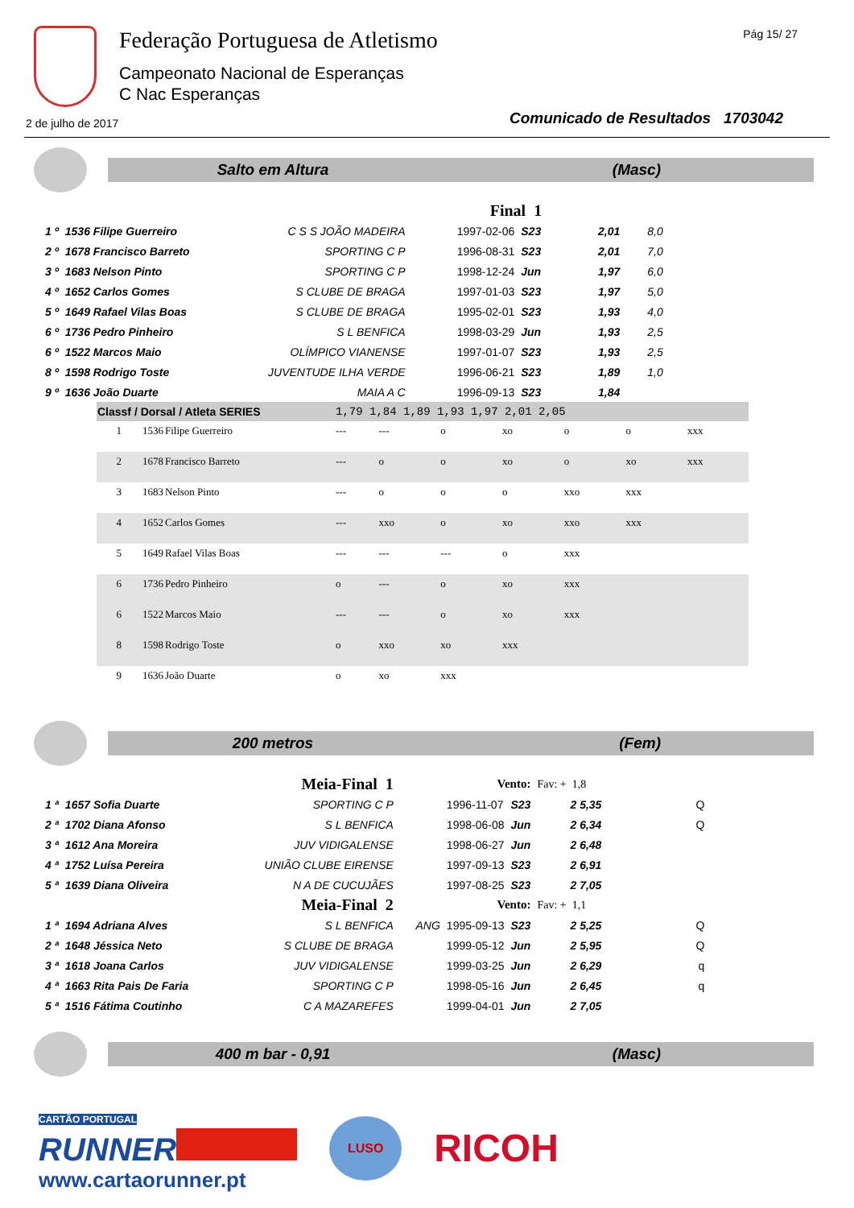Federação Portuguesa de Atletismo
Campeonato Nacional de Esperanças
C Nac Esperanças
Pág 15/ 27
2 de julho de 2017
Comunicado de Resultados 1703042
Salto em Altura (Masc)
| | | | Final 1 | | | |
| 1 º | 1536 Filipe Guerreiro | C S S JOÃO MADEIRA | 1997-02-06 | S23 | 2,01 | 8,0 |
| 2 º | 1678 Francisco Barreto | SPORTING C P | 1996-08-31 | S23 | 2,01 | 7,0 |
| 3 º | 1683 Nelson Pinto | SPORTING C P | 1998-12-24 | Jun | 1,97 | 6,0 |
| 4 º | 1652 Carlos Gomes | S CLUBE DE BRAGA | 1997-01-03 | S23 | 1,97 | 5,0 |
| 5 º | 1649 Rafael Vilas Boas | S CLUBE DE BRAGA | 1995-02-01 | S23 | 1,93 | 4,0 |
| 6 º | 1736 Pedro Pinheiro | S L BENFICA | 1998-03-29 | Jun | 1,93 | 2,5 |
| 6 º | 1522 Marcos Maio | OLÍMPICO VIANENSE | 1997-01-07 | S23 | 1,93 | 2,5 |
| 8 º | 1598 Rodrigo Toste | JUVENTUDE ILHA VERDE | 1996-06-21 | S23 | 1,89 | 1,0 |
| 9 º | 1636 João Duarte | MAIA A C | 1996-09-13 | S23 | 1,84 | |
| Classf / Dorsal / Atleta SERIES | | | 1,79 1,84 1,89 1,93 1,97 2,01 2,05 | | | | | | |
| --- | --- | --- | --- | --- | --- | --- | --- | --- | --- |
| 1 | 1536 | Filipe Guerreiro | --- | --- | o | xo | o | o | xxx |
| 2 | 1678 | Francisco Barreto | --- | o | o | xo | o | xo | xxx |
| 3 | 1683 | Nelson Pinto | --- | o | o | o | xxo | xxx | |
| 4 | 1652 | Carlos Gomes | --- | xxo | o | xo | xxo | xxx | |
| 5 | 1649 | Rafael Vilas Boas | --- | --- | --- | o | xxx | | |
| 6 | 1736 | Pedro Pinheiro | o | --- | o | xo | xxx | | |
| 6 | 1522 | Marcos Maio | --- | --- | o | xo | xxx | | |
| 8 | 1598 | Rodrigo Toste | o | xxo | xo | xxx | | | |
| 9 | 1636 | João Duarte | o | xo | xxx | | | | |
200 metros (Fem)
| Meia-Final 1 | | | Vento: | | | Fav: + 1,8 | |
| 1 ª | 1657 Sofia Duarte | SPORTING C P | | 1996-11-07 | S23 | 2 5,35 | Q |
| 2 ª | 1702 Diana Afonso | S L BENFICA | | 1998-06-08 | Jun | 2 6,34 | Q |
| 3 ª | 1612 Ana Moreira | JUV VIDIGALENSE | | 1998-06-27 | Jun | 2 6,48 | |
| 4 ª | 1752 Luísa Pereira | UNIÃO CLUBE EIRENSE | | 1997-09-13 | S23 | 2 6,91 | |
| 5 ª | 1639 Diana Oliveira | N A DE CUCUJÃES | | 1997-08-25 | S23 | 2 7,05 | |
| Meia-Final 2 | | | Vento: | | | Fav: + 1,1 | |
| 1 ª | 1694 Adriana Alves | S L BENFICA | ANG | 1995-09-13 | S23 | 2 5,25 | Q |
| 2 ª | 1648 Jéssica Neto | S CLUBE DE BRAGA | | 1999-05-12 | Jun | 2 5,95 | Q |
| 3 ª | 1618 Joana Carlos | JUV VIDIGALENSE | | 1999-03-25 | Jun | 2 6,29 | q |
| 4 ª | 1663 Rita Pais De Faria | SPORTING C P | | 1998-05-16 | Jun | 2 6,45 | q |
| 5 ª | 1516 Fátima Coutinho | C A MAZAREFES | | 1999-04-01 | Jun | 2 7,05 | |
400 m bar - 0,91 (Masc)
CARTÃO PORTUGAL
RUNNER
www.cartaorunner.pt
LUSO
RICOH